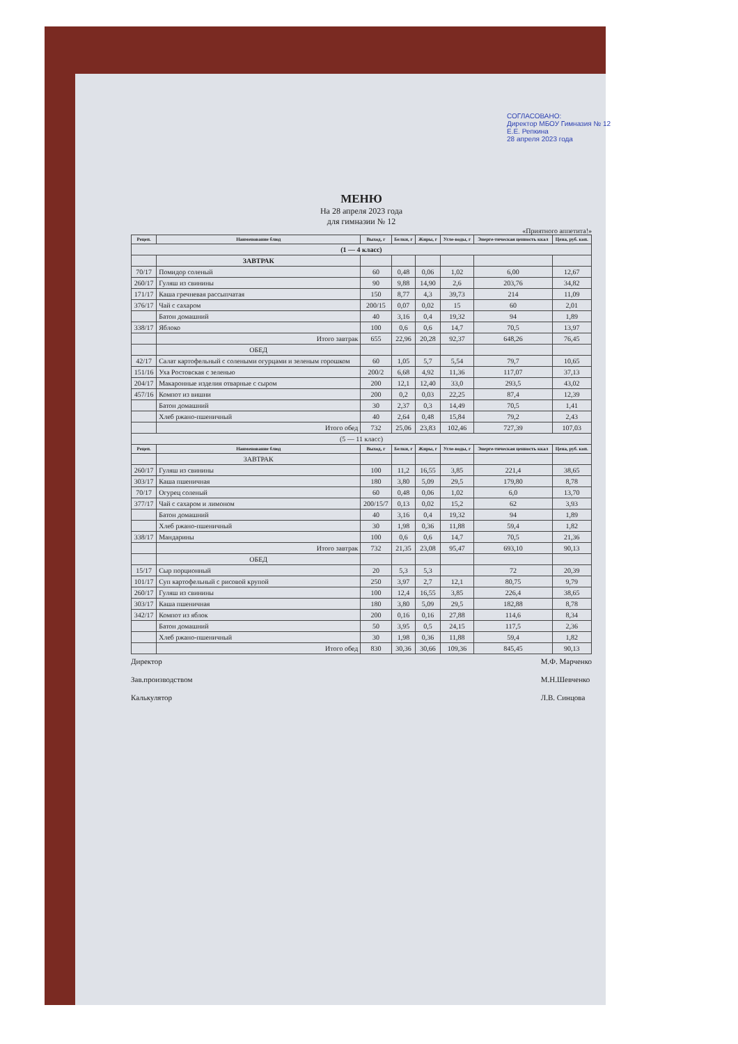СОГЛАСОВАНО:
Директор МБОУ Гимназия № 12
Е.Е. Репкина
28 апреля 2023 года
МЕНЮ
На 28 апреля 2023 года
для гимназии № 12
«Приятного аппетита!»
| Рецеп. | Наименование блюд | Выход, г | Белки, г | Жиры, г | Угле-воды, г | Энерге-тическая ценность ккал | Цена, руб. коп. |
| --- | --- | --- | --- | --- | --- | --- | --- |
| (1 — 4 класс) | | | | | | | |
| | ЗАВТРАК | | | | | | |
| 70/17 | Помидор соленый | 60 | 0,48 | 0,06 | 1,02 | 6,00 | 12,67 |
| 260/17 | Гуляш из свинины | 90 | 9,88 | 14,90 | 2,6 | 203,76 | 34,82 |
| 171/17 | Каша гречневая рассыпчатая | 150 | 8,77 | 4,3 | 39,73 | 214 | 11,09 |
| 376/17 | Чай с сахаром | 200/15 | 0,07 | 0,02 | 15 | 60 | 2,01 |
| | Батон домашний | 40 | 3,16 | 0,4 | 19,32 | 94 | 1,89 |
| 338/17 | Яблоко | 100 | 0,6 | 0,6 | 14,7 | 70,5 | 13,97 |
| | Итого завтрак | 655 | 22,96 | 20,28 | 92,37 | 648,26 | 76,45 |
| | ОБЕД | | | | | | |
| 42/17 | Салат картофельный с солеными огурцами и зеленым горошком | 60 | 1,05 | 5,7 | 5,54 | 79,7 | 10,65 |
| 151/16 | Уха Ростовская с зеленью | 200/2 | 6,68 | 4,92 | 11,36 | 117,07 | 37,13 |
| 204/17 | Макаронные изделия отварные с сыром | 200 | 12,1 | 12,40 | 33,0 | 293,5 | 43,02 |
| 457/16 | Компот из вишни | 200 | 0,2 | 0,03 | 22,25 | 87,4 | 12,39 |
| | Батон домашний | 30 | 2,37 | 0,3 | 14,49 | 70,5 | 1,41 |
| | Хлеб ржано-пшеничный | 40 | 2,64 | 0,48 | 15,84 | 79,2 | 2,43 |
| | Итого обед | 732 | 25,06 | 23,83 | 102,46 | 727,39 | 107,03 |
| (5 — 11 класс) | | | | | | | |
| Рецеп. | Наименование блюд | Выход, г | Белки, г | Жиры, г | Угле-воды, г | Энерге-тическая ценность ккал | Цена, руб. коп. |
| | ЗАВТРАК | | | | | | |
| 260/17 | Гуляш из свинины | 100 | 11,2 | 16,55 | 3,85 | 221,4 | 38,65 |
| 303/17 | Каша пшеничная | 180 | 3,80 | 5,09 | 29,5 | 179,80 | 8,78 |
| 70/17 | Огурец соленый | 60 | 0,48 | 0,06 | 1,02 | 6,0 | 13,70 |
| 377/17 | Чай с сахаром и лимоном | 200/15/7 | 0,13 | 0,02 | 15,2 | 62 | 3,93 |
| | Батон домашний | 40 | 3,16 | 0,4 | 19,32 | 94 | 1,89 |
| | Хлеб ржано-пшеничный | 30 | 1,98 | 0,36 | 11,88 | 59,4 | 1,82 |
| 338/17 | Мандарины | 100 | 0,6 | 0,6 | 14,7 | 70,5 | 21,36 |
| | Итого завтрак | 732 | 21,35 | 23,08 | 95,47 | 693,10 | 90,13 |
| | ОБЕД | | | | | | |
| 15/17 | Сыр порционный | 20 | 5,3 | 5,3 | | 72 | 20,39 |
| 101/17 | Суп картофельный с рисовой крупой | 250 | 3,97 | 2,7 | 12,1 | 80,75 | 9,79 |
| 260/17 | Гуляш из свинины | 100 | 12,4 | 16,55 | 3,85 | 226,4 | 38,65 |
| 303/17 | Каша пшеничная | 180 | 3,80 | 5,09 | 29,5 | 182,88 | 8,78 |
| 342/17 | Компот из яблок | 200 | 0,16 | 0,16 | 27,88 | 114,6 | 8,34 |
| | Батон домашний | 50 | 3,95 | 0,5 | 24,15 | 117,5 | 2,36 |
| | Хлеб ржано-пшеничный | 30 | 1,98 | 0,36 | 11,88 | 59,4 | 1,82 |
| | Итого обед | 830 | 30,36 | 30,66 | 109,36 | 845,45 | 90,13 |
Директор
Зав.производством
Калькулятор
М.Ф. Марченко
М.Н.Шевченко
Л.В. Синцова